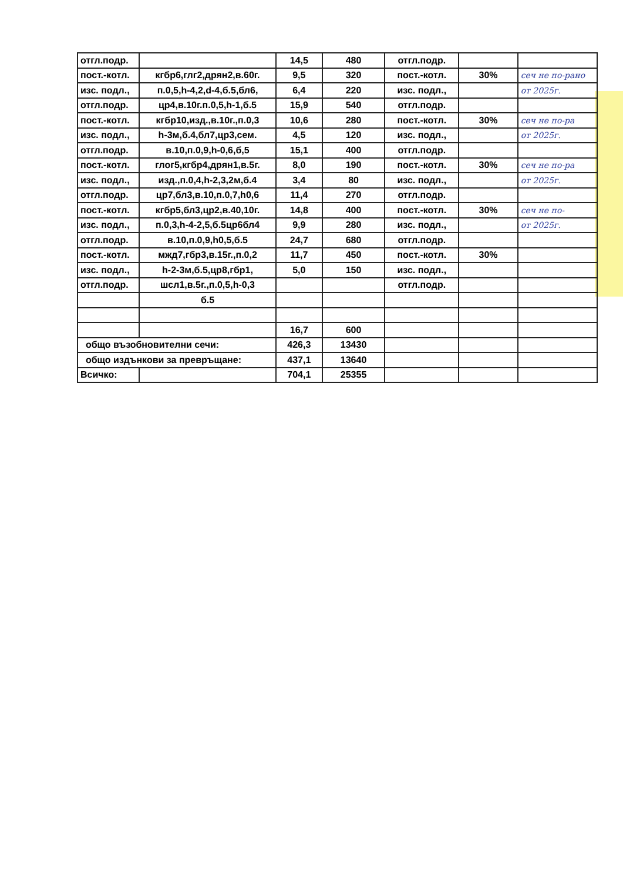| отгл.подр. | | 14,5 | 480 | отгл.подр. | | |
| пост.-котл. | кгбр6,глг2,дрян2,в.60г. | 9,5 | 320 | пост.-котл. | 30% | сеч не по-рано |
| изс. подл., | п.0,5,h-4,2,d-4,б.5,бл6, | 6,4 | 220 | изс. подл., | | от 2025г. |
| отгл.подр. | цр4,в.10г.п.0,5,h-1,б.5 | 15,9 | 540 | отгл.подр. | | |
| пост.-котл. | кгбр10,изд.,в.10г.,п.0,3 | 10,6 | 280 | пост.-котл. | 30% | сеч не по-ра |
| изс. подл., | h-3м,б.4,бл7,цр3,сем. | 4,5 | 120 | изс. подл., | | от 2025г. |
| отгл.подр. | в.10,п.0,9,h-0,6,б,5 | 15,1 | 400 | отгл.подр. | | |
| пост.-котл. | глог5,кгбр4,дрян1,в.5г. | 8,0 | 190 | пост.-котл. | 30% | сеч не по-ра |
| изс. подл., | изд.,п.0,4,h-2,3,2м,б.4 | 3,4 | 80 | изс. подл., | | от 2025г. |
| отгл.подр. | цр7,бл3,в.10,п.0,7,h0,6 | 11,4 | 270 | отгл.подр. | | |
| пост.-котл. | кгбр5,бл3,цр2,в.40,10г. | 14,8 | 400 | пост.-котл. | 30% | сеч не по- |
| изс. подл., | п.0,3,h-4-2,5,б.5цр6бл4 | 9,9 | 280 | изс. подл., | | от 2025г. |
| отгл.подр. | в.10,п.0,9,h0,5,б.5 | 24,7 | 680 | отгл.подр. | | |
| пост.-котл. | мжд7,гбр3,в.15г.,п.0,2 | 11,7 | 450 | пост.-котл. | 30% | |
| изс. подл., | h-2-3м,б.5,цр8,гбр1, | 5,0 | 150 | изс. подл., | | |
| отгл.подр. | шсл1,в.5г.,п.0,5,h-0,3 | | | отгл.подр. | | |
| | б.5 | | | | | |
| | | 16,7 | 600 | | | |
| общо възобновителни сечи: | | 426,3 | 13430 | | | |
| общо издънкови за превръщане: | | 437,1 | 13640 | | | |
| Всичко: | | 704,1 | 25355 | | | |